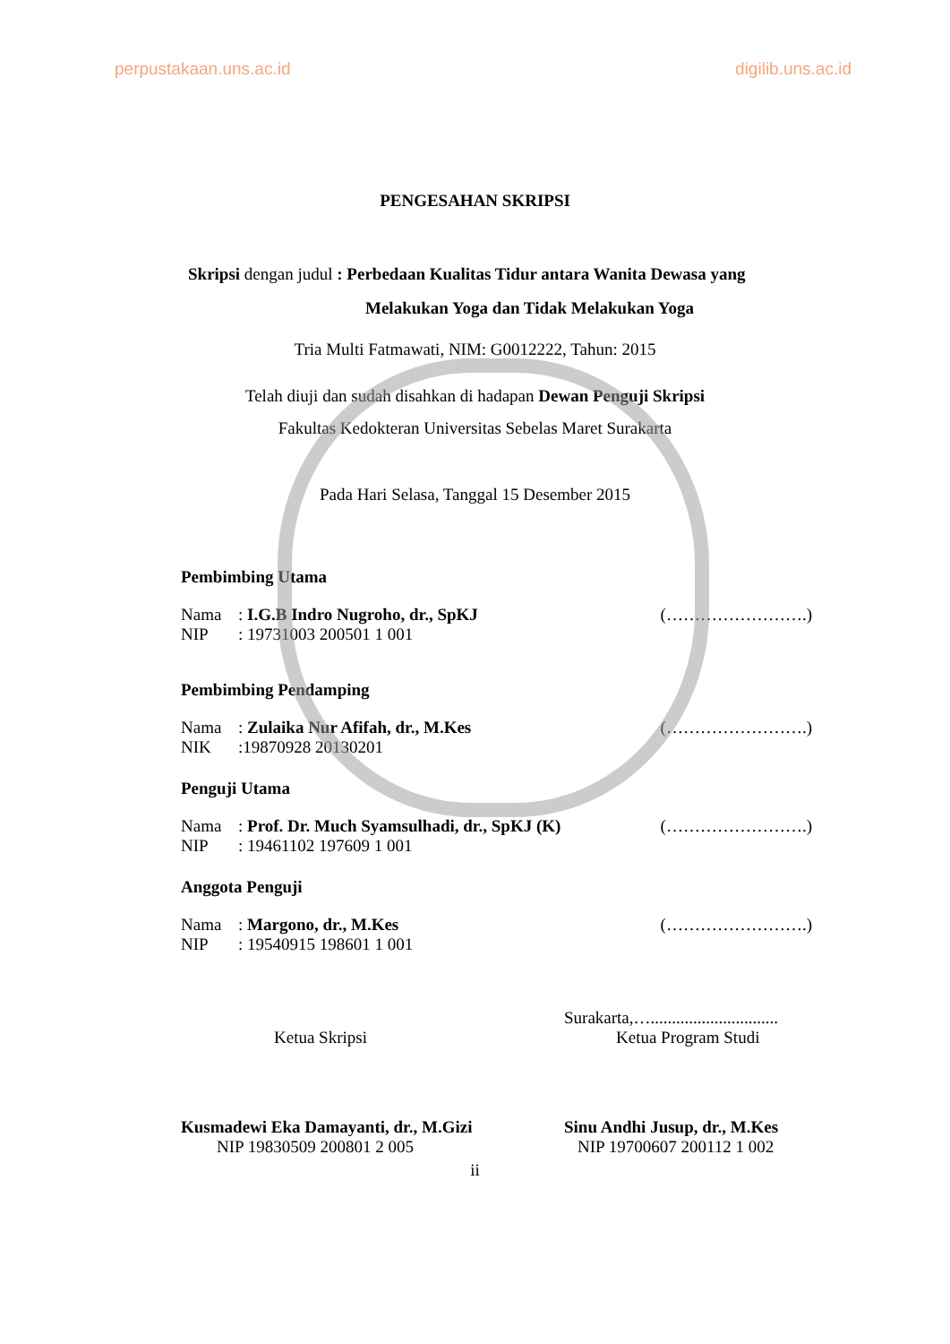perpustakaan.uns.ac.id digilib.uns.ac.id
PENGESAHAN SKRIPSI
Skripsi dengan judul : Perbedaan Kualitas Tidur antara Wanita Dewasa yang
Melakukan Yoga dan Tidak Melakukan Yoga
Tria Multi Fatmawati, NIM: G0012222, Tahun: 2015
Telah diuji dan sudah disahkan di hadapan Dewan Penguji Skripsi
Fakultas Kedokteran Universitas Sebelas Maret Surakarta
Pada Hari Selasa, Tanggal 15 Desember 2015
Pembimbing Utama
Nama: I.G.B Indro Nugroho, dr., SpKJ (…………………….)
NIP: 19731003 200501 1 001
Pembimbing Pendamping
Nama: Zulaika Nur Afifah, dr., M.Kes (…………………….)
NIK:19870928 20130201
Penguji Utama
Nama: Prof. Dr. Much Syamsulhadi, dr., SpKJ (K) (…………………….)
NIP: 19461102 197609 1 001
Anggota Penguji
Nama: Margono, dr., M.Kes (…………………….)
NIP: 19540915 198601 1 001
Surakarta,…..............................
Ketua Skripsi Ketua Program Studi
Kusmadewi Eka Damayanti, dr., M.Gizi Sinu Andhi Jusup, dr., M.Kes
NIP 19830509 200801 2 005 NIP 19700607 200112 1 002
ii